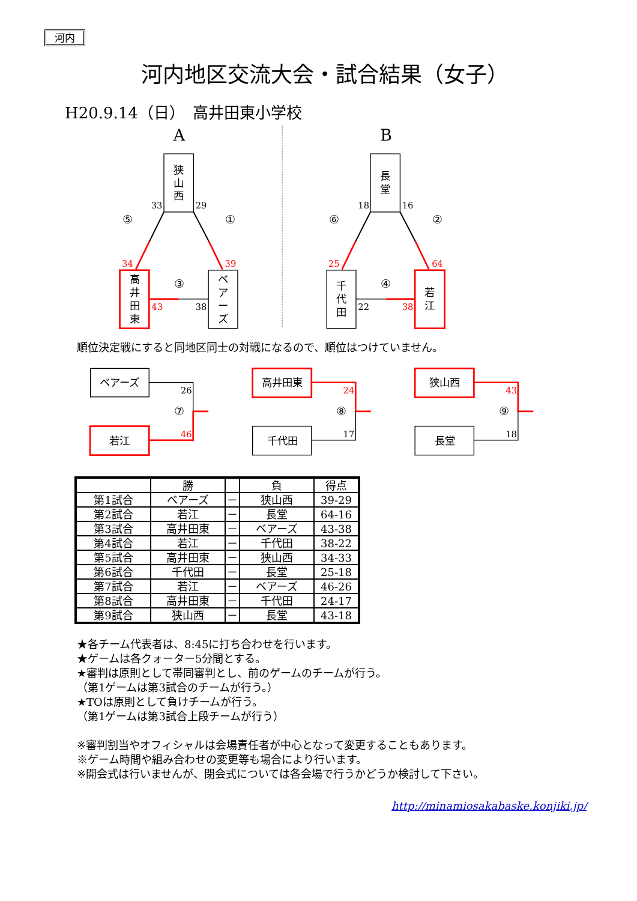河内
河内地区交流大会・試合結果（女子）
H20.9.14（日）　高井田東小学校
A
B
狭
山
西
33
29
⑤
①
34
39
高
井
田
東
ベ
ア
ー
ズ
③
43
38
長
堂
18
16
⑥
②
25
64
千
代
田
若
江
④
22
38
順位決定戦にすると同地区同士の対戦になるので、順位はつけていません。
ベアーズ
若江
26
⑦
46
高井田東
千代田
24
⑧
17
狭山西
長堂
43
⑨
18
| | 勝 | | 負 | 得点 |
| --- | --- | --- | --- | --- |
| 第1試合 | ベアーズ | － | 狭山西 | 39-29 |
| 第2試合 | 若江 | － | 長堂 | 64-16 |
| 第3試合 | 高井田東 | － | ベアーズ | 43-38 |
| 第4試合 | 若江 | － | 千代田 | 38-22 |
| 第5試合 | 高井田東 | － | 狭山西 | 34-33 |
| 第6試合 | 千代田 | － | 長堂 | 25-18 |
| 第7試合 | 若江 | － | ベアーズ | 46-26 |
| 第8試合 | 高井田東 | － | 千代田 | 24-17 |
| 第9試合 | 狭山西 | － | 長堂 | 43-18 |
★各チーム代表者は、8:45に打ち合わせを行います。
★ゲームは各クォーター5分間とする。
★審判は原則として帯同審判とし、前のゲームのチームが行う。
（第1ゲームは第3試合のチームが行う。）
★TOは原則として負けチームが行う。
（第1ゲームは第3試合上段チームが行う）
※審判割当やオフィシャルは会場責任者が中心となって変更することもあります。
※ゲーム時間や組み合わせの変更等も場合により行います。
※開会式は行いませんが、閉会式については各会場で行うかどうか検討して下さい。
http://minamiosakabaske.konjiki.jp/